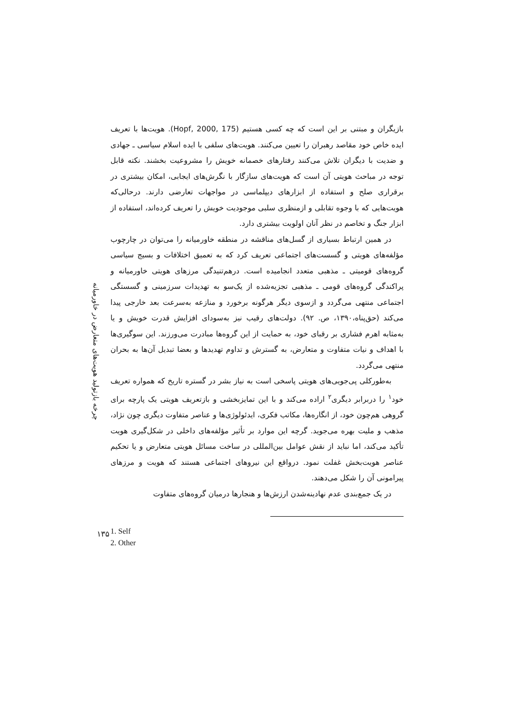چرخه بازتولید هویت‌های متعارض در خاورمیانه
بازیگران و مبتنی بر این است که چه کسی هستیم (Hopf, 2000, 175). هویت‌ها با تعریف ایده خاص خود مقاصد رهبران را تعیین می‌کنند. هویت‌های سلفی با ایده اسلام سیاسی ـ جهادی و ضدیت با دیگران تلاش می‌کنند رفتارهای خصمانه خویش را مشروعیت بخشند. نکته قابل توجه در مباحث هویتی آن است که هویت‌های سازگار با نگرش‌های ایجابی، امکان بیشتری در برقراری صلح و استفاده از ابزارهای دیپلماسی در مواجهات تعارضی دارند. درحالی‌که هویت‌هایی که با وجوه تقابلی و ازمنظری سلبی موجودیت خویش را تعریف کرده‌اند، استفاده از ابزار جنگ و تخاصم در نظر آنان اولویت بیشتری دارد.
در همین ارتباط بسیاری از گسل‌های مناقشه در منطقه خاورمیانه را می‌توان در چارچوب مؤلفه‌های هویتی و گسست‌های اجتماعی تعریف کرد که به تعمیق اختلافات و بسیج سیاسی گروه‌های قومیتی ـ مذهبی متعدد انجامیده است. درهم‌تنیدگی مرزهای هویتی خاورمیانه و پراکندگی گروه‌های قومی ـ مذهبی تجزیه‌شده از یک‌سو به تهدیدات سرزمینی و گسستگی اجتماعی منتهی می‌گردد و ازسوی دیگر هرگونه برخورد و منازعه به‌سرعت بعد خارجی پیدا می‌کند (حق‌پناه،۱۳۹۰، ص. ۹۲). دولت‌های رقیب نیز به‌سودای افزایش قدرت خویش و یا به‌مثابه اهرم فشاری بر رقبای خود، به حمایت از این گروه‌ها مبادرت می‌ورزند. این سوگیری‌ها با اهداف و نیات متفاوت و متعارض، به گسترش و تداوم تهدیدها و بعضا تبدیل آن‌ها به بحران منتهی می‌گردد.
به‌طورکلی پی‌جویی‌های هویتی پاسخی است به نیاز بشر در گستره تاریخ که همواره تعریف خود<sup>۱</sup> را دربرابر دیگری<sup>۲</sup> اراده می‌کند و با این تمایزبخشی و بازتعریف هویتی یک پارچه برای گروهی هم‌چون خود، از انگاره‌ها، مکاتب فکری، ایدئولوژی‌ها و عناصر متفاوت دیگری چون نژاد، مذهب و ملیت بهره می‌جوید. گرچه این موارد بر تأثیر مؤلفه‌های داخلی در شکل‌گیری هویت تأکید می‌کند، اما نباید از نقش عوامل بین‌المللی در ساخت مسائل هویتی متعارض و یا تحکیم عناصر هویت‌بخش غفلت نمود. درواقع این نیروهای اجتماعی هستند که هویت و مرزهای پیرامونی آن را شکل می‌دهند.
در یک جمع‌بندی عدم نهادینه‌شدن ارزش‌ها و هنجارها درمیان گروه‌های متفاوت
1. Self
2. Other
۱۳۵